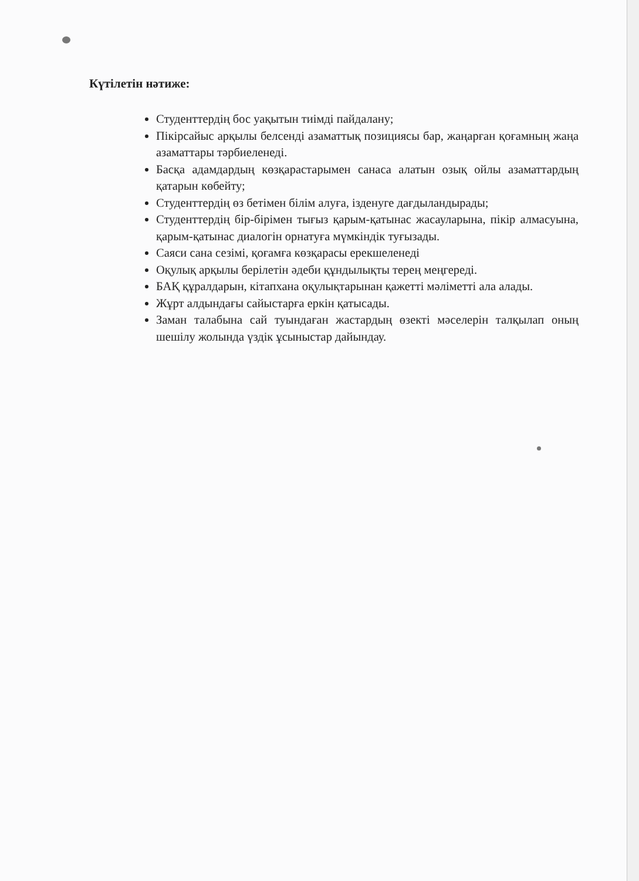Күтілетін нәтиже:
Студенттердің бос уақытын тиімді пайдалану;
Пікірсайыс арқылы белсенді азаматтық позициясы бар, жаңарған қоғамның жаңа азаматтары тәрбиеленеді.
Басқа адамдардың көзқарастарымен санаса алатын озық ойлы азаматтардың қатарын көбейту;
Студенттердің өз бетімен білім алуға, ізденуге дағдыландырады;
Студенттердің бір-бірімен тығыз қарым-қатынас жасауларына, пікір алмасуына, қарым-қатынас диалогін орнатуға мүмкіндік туғызады.
Саяси сана сезімі, қоғамға көзқарасы ерекшеленеді
Оқулық арқылы берілетін әдеби құндылықты терең меңгереді.
БАҚ құралдарын, кітапхана оқулықтарынан қажетті мәліметті ала алады.
Жұрт алдындағы сайыстарға еркін қатысады.
Заман талабына сай туындаған жастардың өзекті мәселерін талқылап оның шешілу жолында үздік ұсыныстар дайындау.